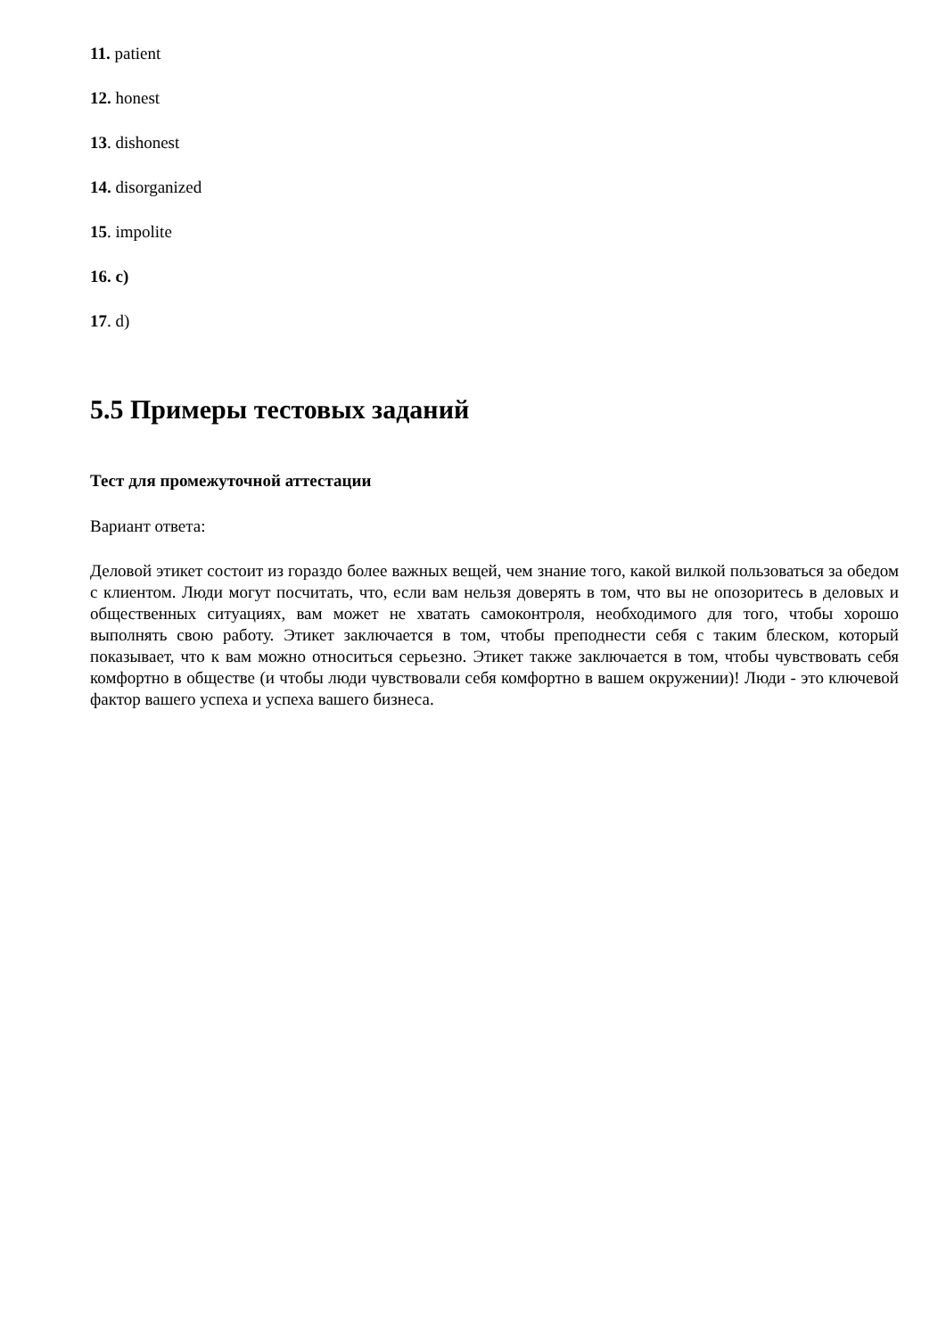11. patient
12. honest
13. dishonest
14. disorganized
15. impolite
16. c)
17. d)
5.5 Примеры тестовых заданий
Тест для промежуточной аттестации
Вариант ответа:
Деловой этикет состоит из гораздо более важных вещей, чем знание того, какой вилкой пользоваться за обедом с клиентом. Люди могут посчитать, что, если вам нельзя доверять в том, что вы не опозоритесь в деловых и общественных ситуациях, вам может не хватать самоконтроля, необходимого для того, чтобы хорошо выполнять свою работу. Этикет заключается в том, чтобы преподнести себя с таким блеском, который показывает, что к вам можно относиться серьезно. Этикет также заключается в том, чтобы чувствовать себя комфортно в обществе (и чтобы люди чувствовали себя комфортно в вашем окружении)! Люди - это ключевой фактор вашего успеха и успеха вашего бизнеса.